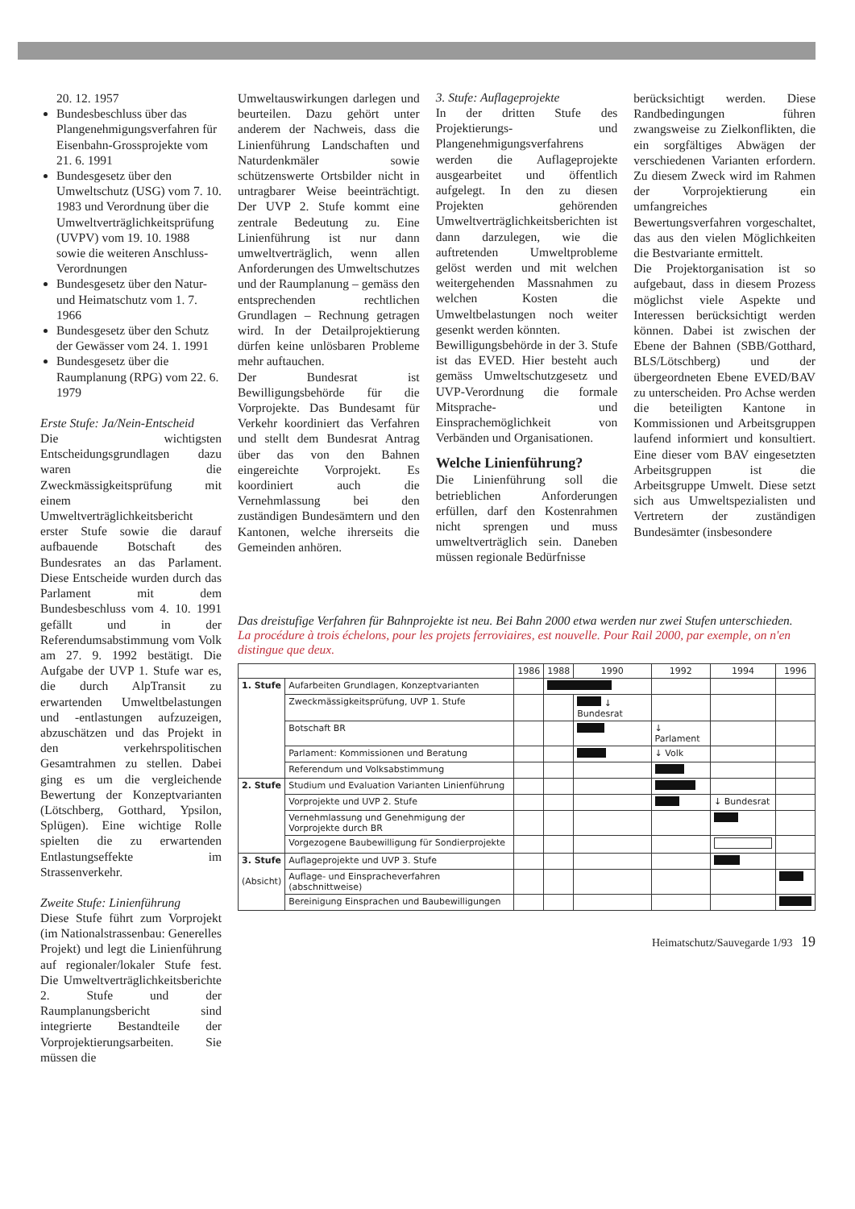20. 12. 1957
Bundesbeschluss über das Plangenehmigungsverfahren für Eisenbahn-Grossprojekte vom 21. 6. 1991
Bundesgesetz über den Umweltschutz (USG) vom 7. 10. 1983 und Verordnung über die Umweltverträglichkeitsprüfung (UVPV) vom 19. 10. 1988 sowie die weiteren Anschluss-Verordnungen
Bundesgesetz über den Natur- und Heimatschutz vom 1. 7. 1966
Bundesgesetz über den Schutz der Gewässer vom 24. 1. 1991
Bundesgesetz über die Raumplanung (RPG) vom 22. 6. 1979
Erste Stufe: Ja/Nein-Entscheid
Die wichtigsten Entscheidungsgrundlagen dazu waren die Zweckmässigkeitsprüfung mit einem Umweltverträglichkeitsbericht erster Stufe sowie die darauf aufbauende Botschaft des Bundesrates an das Parlament. Diese Entscheide wurden durch das Parlament mit dem Bundesbeschluss vom 4. 10. 1991 gefällt und in der Referendumsabstimmung vom Volk am 27. 9. 1992 bestätigt. Die Aufgabe der UVP 1. Stufe war es, die durch AlpTransit zu erwartenden Umweltbelastungen und -entlastungen aufzuzeigen, abzuschätzen und das Projekt in den verkehrspolitischen Gesamtrahmen zu stellen. Dabei ging es um die vergleichende Bewertung der Konzeptvarianten (Lötschberg, Gotthard, Ypsilon, Splügen). Eine wichtige Rolle spielten die zu erwartenden Entlastungseffekte im Strassenverkehr.
Zweite Stufe: Linienführung
Diese Stufe führt zum Vorprojekt (im Nationalstrassenbau: Generelles Projekt) und legt die Linienführung auf regionaler/lokaler Stufe fest. Die Umweltverträglichkeitsberichte 2. Stufe und der Raumplanungsbericht sind integrierte Bestandteile der Vorprojektierungsarbeiten. Sie müssen die
Umweltauswirkungen darlegen und beurteilen. Dazu gehört unter anderem der Nachweis, dass die Linienführung Landschaften und Naturdenkmäler sowie schützenswerte Ortsbilder nicht in untragbarer Weise beeinträchtigt. Der UVP 2. Stufe kommt eine zentrale Bedeutung zu. Eine Linienführung ist nur dann umweltverträglich, wenn allen Anforderungen des Umweltschutzes und der Raumplanung – gemäss den entsprechenden rechtlichen Grundlagen – Rechnung getragen wird. In der Detailprojektierung dürfen keine unlösbaren Probleme mehr auftauchen.
Der Bundesrat ist Bewilligungsbehörde für die Vorprojekte. Das Bundesamt für Verkehr koordiniert das Verfahren und stellt dem Bundesrat Antrag über das von den Bahnen eingereichte Vorprojekt. Es koordiniert auch die Vernehmlassung bei den zuständigen Bundesämtern und den Kantonen, welche ihrerseits die Gemeinden anhören.
3. Stufe: Auflageprojekte
In der dritten Stufe des Projektierungs- und Plangenehmigungsverfahrens werden die Auflageprojekte ausgearbeitet und öffentlich aufgelegt. In den zu diesen Projekten gehörenden Umweltverträglichkeitsberichten ist dann darzulegen, wie die auftretenden Umweltprobleme gelöst werden und mit welchen weitergehenden Massnahmen zu welchen Kosten die Umweltbelastungen noch weiter gesenkt werden könnten.
Bewilligungsbehörde in der 3. Stufe ist das EVED. Hier besteht auch gemäss Umweltschutzgesetz und UVP-Verordnung die formale Mitsprache- und Einsprachemöglichkeit von Verbänden und Organisationen.
Welche Linienführung?
Die Linienführung soll die betrieblichen Anforderungen erfüllen, darf den Kostenrahmen nicht sprengen und muss umweltverträglich sein. Daneben müssen regionale Bedürfnisse
berücksichtigt werden. Diese Randbedingungen führen zwangsweise zu Zielkonflikten, die ein sorgfältiges Abwägen der verschiedenen Varianten erfordern. Zu diesem Zweck wird im Rahmen der Vorprojektierung ein umfangreiches Bewertungsverfahren vorgeschaltet, das aus den vielen Möglichkeiten die Bestvariante ermittelt.
Die Projektorganisation ist so aufgebaut, dass in diesem Prozess möglichst viele Aspekte und Interessen berücksichtigt werden können. Dabei ist zwischen der Ebene der Bahnen (SBB/Gotthard, BLS/Lötschberg) und der übergeordneten Ebene EVED/BAV zu unterscheiden. Pro Achse werden die beteiligten Kantone in Kommissionen und Arbeitsgruppen laufend informiert und konsultiert. Eine dieser vom BAV eingesetzten Arbeitsgruppen ist die Arbeitsgruppe Umwelt. Diese setzt sich aus Umweltspezialisten und Vertretern der zuständigen Bundesämter (insbesondere
Das dreistufige Verfahren für Bahnprojekte ist neu. Bei Bahn 2000 etwa werden nur zwei Stufen unterschieden.
La procédure à trois échelons, pour les projets ferroviaires, est nouvelle. Pour Rail 2000, par exemple, on n'en distingue que deux.
| | | 1986 | 1988 | 1990 | 1992 | 1994 | 1996 |
| --- | --- | --- | --- | --- | --- | --- | --- |
| 1. Stufe | Aufarbeiten Grundlagen, Konzeptvarianten | | | | | | |
| | Zweckmässigkeitsprüfung, UVP 1. Stufe | | | ↓ Bundesrat | | | |
| | Botschaft BR | | | | ↓ Parlament | | |
| | Parlament: Kommissionen und Beratung | | | | ↓ Volk | | |
| | Referendum und Volksabstimmung | | | | | | |
| 2. Stufe | Studium und Evaluation Varianten Linienführung | | | | | | |
| | Vorprojekte und UVP 2. Stufe | | | | | ↓ Bundesrat | |
| | Vernehmlassung und Genehmigung der Vorprojekte durch BR | | | | | | |
| | Vorgezogene Baubewilligung für Sondierprojekte | | | | | | |
| 3. Stufe (Absicht) | Auflageprojekte und UVP 3. Stufe | | | | | | |
| | Auflage- und Einspracheverfahren (abschnittweise) | | | | | | |
| | Bereinigung Einsprachen und Baubewilligungen | | | | | | |
Heimatschutz/Sauvegarde 1/93 19